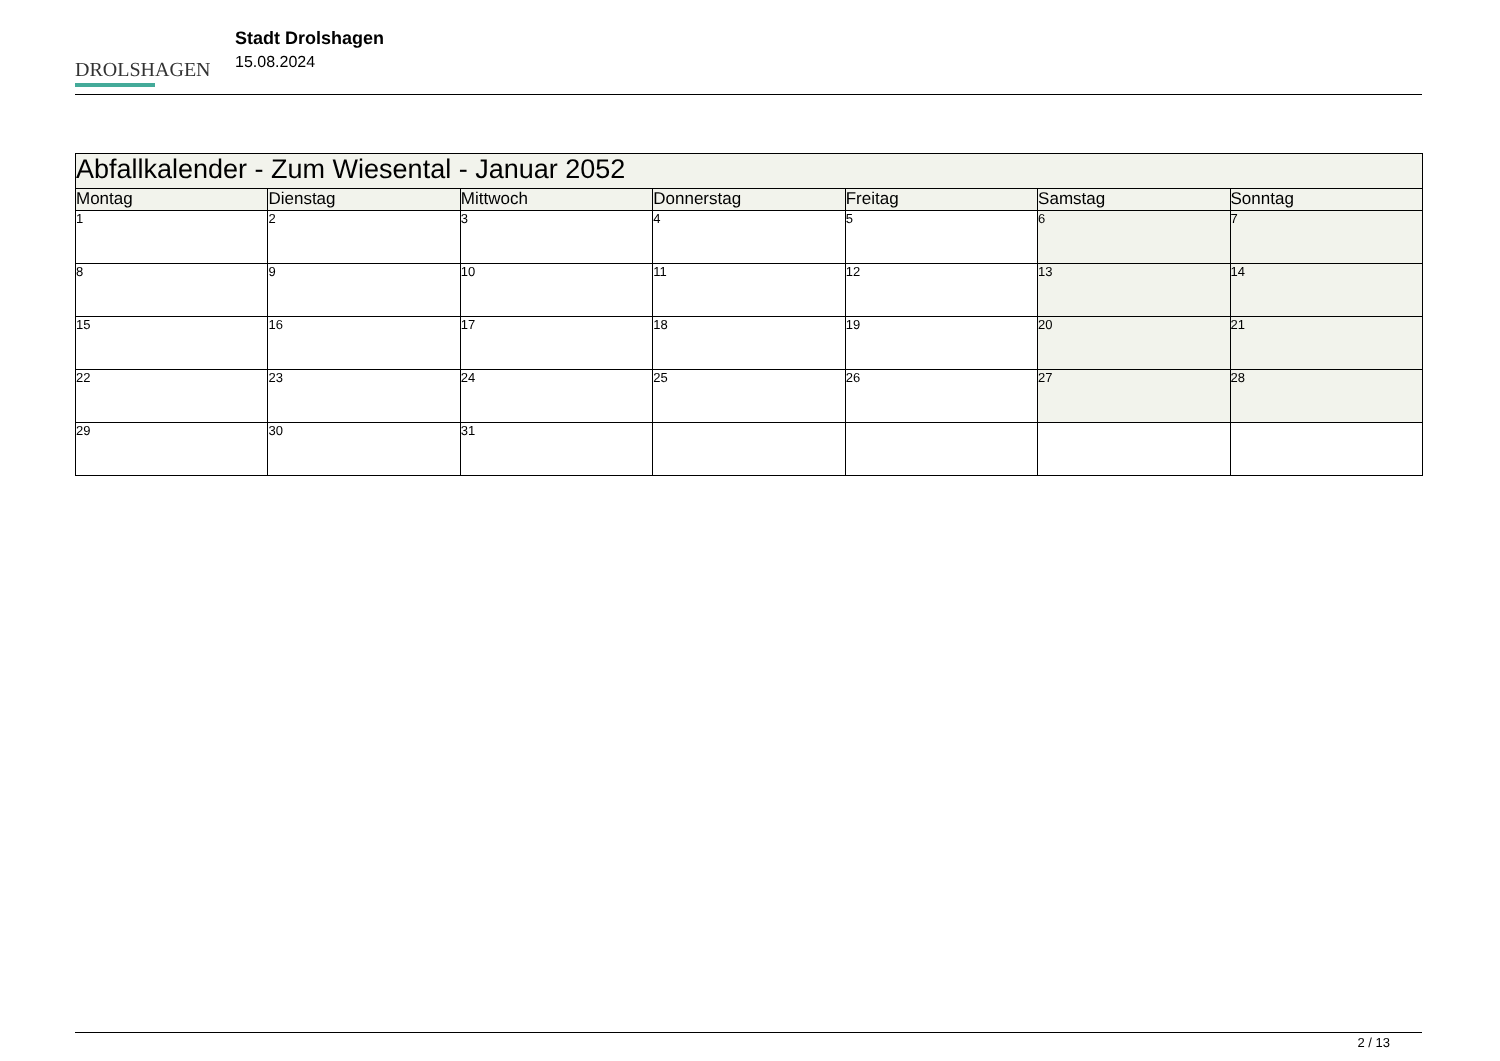DROLSHAGEN
Stadt Drolshagen
15.08.2024
| Abfallkalender - Zum Wiesental - Januar 2052 | | | | | | |
| --- | --- | --- | --- | --- | --- | --- |
| Montag | Dienstag | Mittwoch | Donnerstag | Freitag | Samstag | Sonntag |
| 1 | 2 | 3 | 4 | 5 | 6 | 7 |
| 8 | 9 | 10 | 11 | 12 | 13 | 14 |
| 15 | 16 | 17 | 18 | 19 | 20 | 21 |
| 22 | 23 | 24 | 25 | 26 | 27 | 28 |
| 29 | 30 | 31 | | | | |
2 / 13